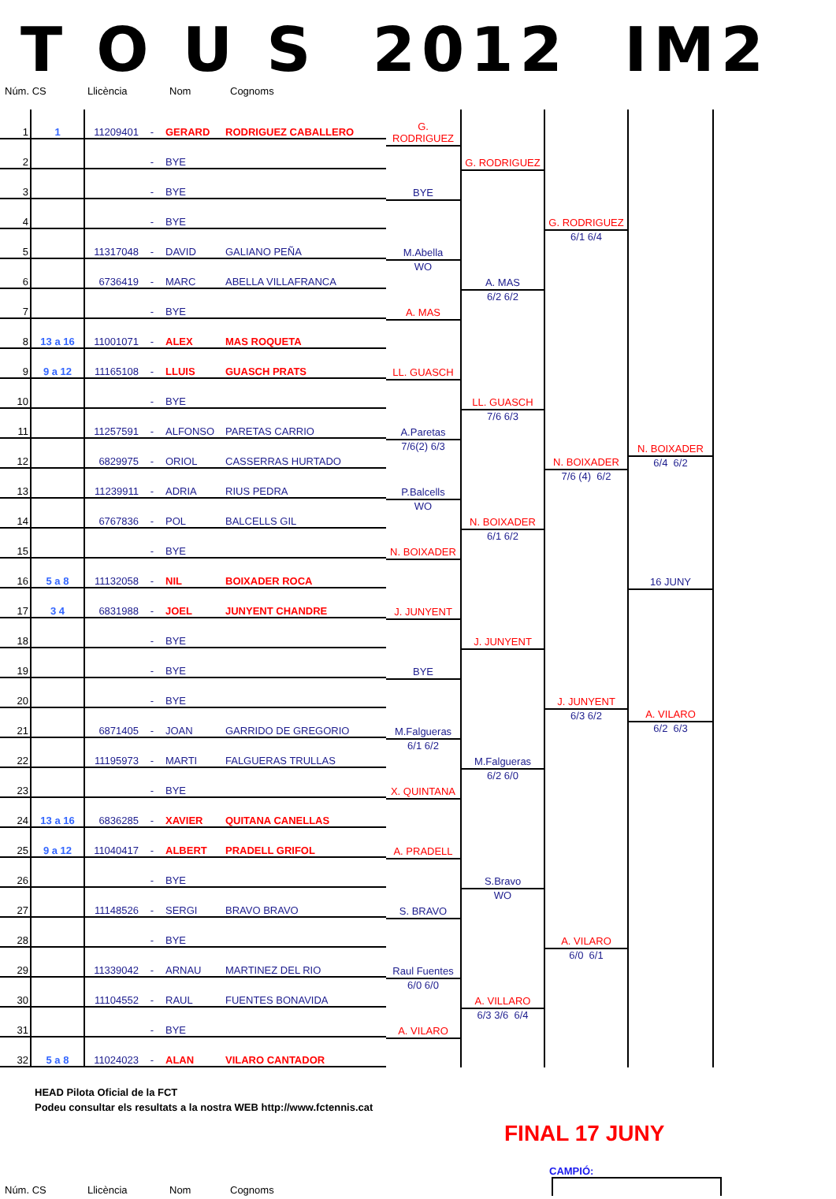T O U S 2012 IM2
Núm. CS Llicència Nom Cognoms
| 1 | 1 | 11209401 | - | GERARD | RODRIGUEZ CABALLERO |
| 2 | | | - | BYE | |
| 3 | | | - | BYE | |
| 4 | | | - | BYE | |
| 5 | | 11317048 | - | DAVID | GALIANO PEÑA |
| 6 | | 6736419 | - | MARC | ABELLA VILLAFRANCA |
| 7 | | | - | BYE | |
| 8 | 13 a 16 | 11001071 | - | ALEX | MAS ROQUETA |
| 9 | 9 a 12 | 11165108 | - | LLUIS | GUASCH PRATS |
| 10 | | | - | BYE | |
| 11 | | 11257591 | - | ALFONSO | PARETAS CARRIO |
| 12 | | 6829975 | - | ORIOL | CASSERRAS HURTADO |
| 13 | | 11239911 | - | ADRIA | RIUS PEDRA |
| 14 | | 6767836 | - | POL | BALCELLS GIL |
| 15 | | | - | BYE | |
| 16 | 5 a 8 | 11132058 | - | NIL | BOIXADER ROCA |
| 17 | 3 4 | 6831988 | - | JOEL | JUNYENT CHANDRE |
| 18 | | | - | BYE | |
| 19 | | | - | BYE | |
| 20 | | | - | BYE | |
| 21 | | 6871405 | - | JOAN | GARRIDO DE GREGORIO |
| 22 | | 11195973 | - | MARTI | FALGUERAS TRULLAS |
| 23 | | | - | BYE | |
| 24 | 13 a 16 | 6836285 | - | XAVIER | QUITANA CANELLAS |
| 25 | 9 a 12 | 11040417 | - | ALBERT | PRADELL GRIFOL |
| 26 | | | - | BYE | |
| 27 | | 11148526 | - | SERGI | BRAVO BRAVO |
| 28 | | | - | BYE | |
| 29 | | 11339042 | - | ARNAU | MARTINEZ DEL RIO |
| 30 | | 11104552 | - | RAUL | FUENTES BONAVIDA |
| 31 | | | - | BYE | |
| 32 | 5 a 8 | 11024023 | - | ALAN | VILARO CANTADOR |
G. RODRIGUEZ
BYE
M.Abella
WO
A. MAS
LL. GUASCH
A.Paretas
7/6(2) 6/3
P.Balcells
WO
N. BOIXADER
J. JUNYENT
BYE
M.Falgueras
6/1 6/2
X. QUINTANA
A. PRADELL
S. BRAVO
Raul Fuentes
6/0 6/0
A. VILARO
G. RODRIGUEZ
A. MAS
6/2 6/2
LL. GUASCH
7/6 6/3
N. BOIXADER
6/1 6/2
J. JUNYENT
M.Falgueras
6/2 6/0
S.Bravo
WO
A. VILLARO
6/3 3/6 6/4
G. RODRIGUEZ
6/1 6/4
N. BOIXADER
7/6 (4) 6/2
J. JUNYENT
6/3 6/2
A. VILARO
6/0 6/1
N. BOIXADER
6/4 6/2
16 JUNY
A. VILARO
6/2 6/3
HEAD Pilota Oficial de la FCT
Podeu consultar els resultats a la nostra WEB http://www.fctennis.cat
FINAL 17 JUNY
CAMPIÓ:
Núm. CS Llicència Nom Cognoms